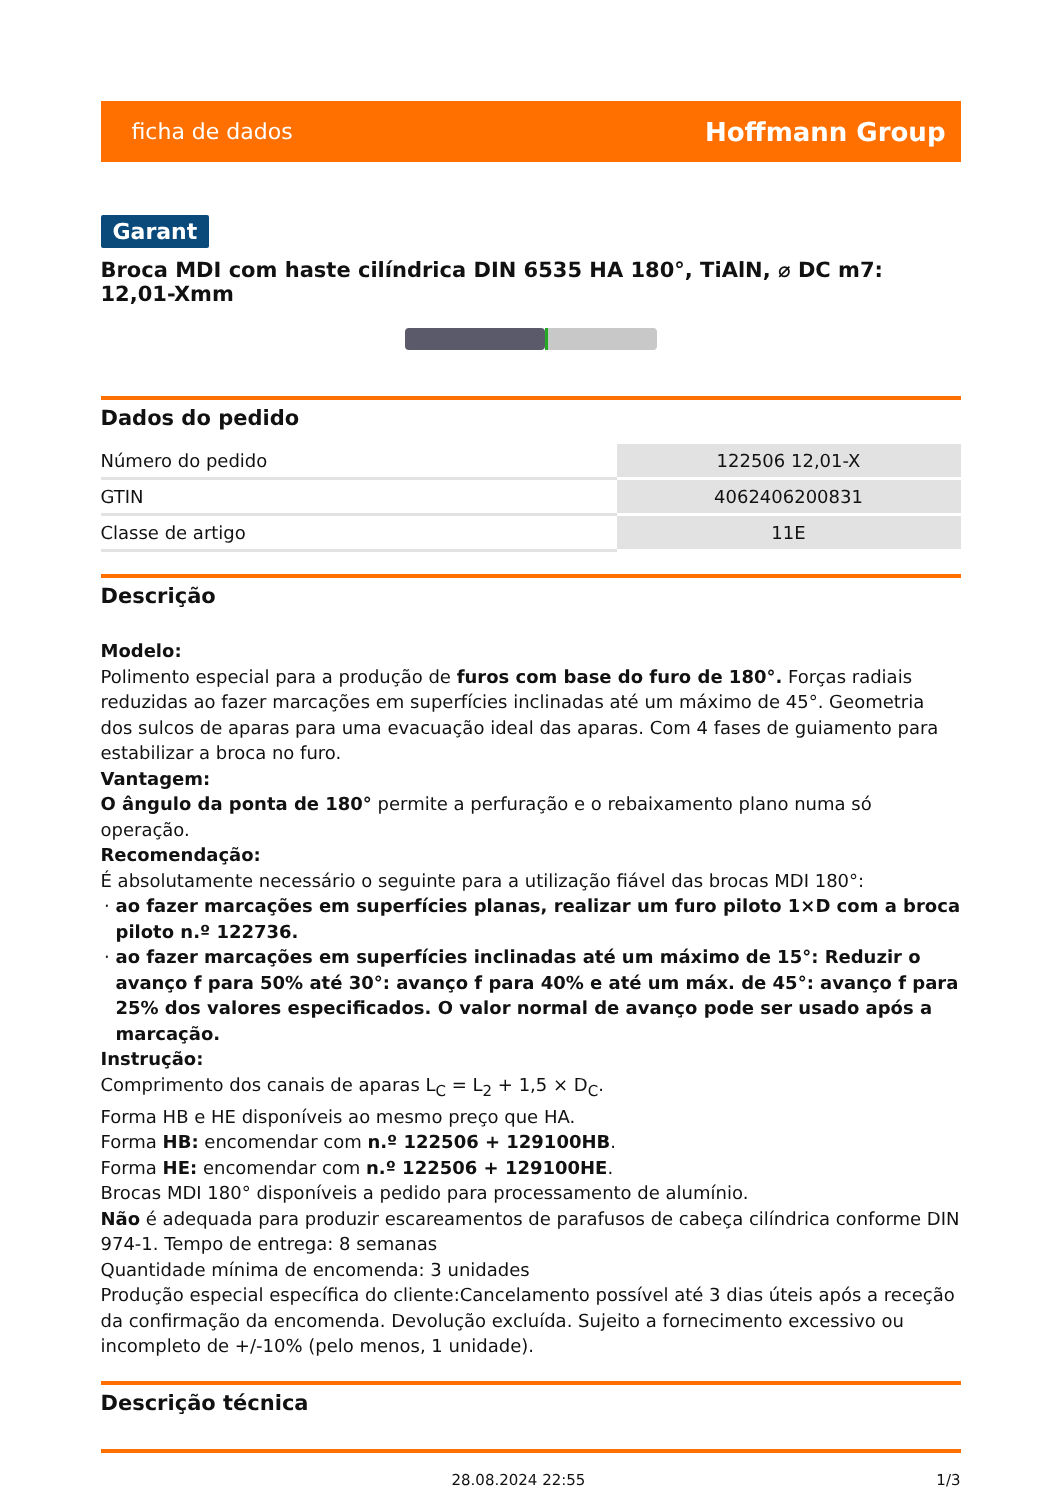ficha de dados Hoffmann Group
Garant
Broca MDI com haste cilíndrica DIN 6535 HA 180°, TiAlN, ⌀ DC m7: 12,01-Xmm
Dados do pedido
| Número do pedido | 122506 12,01-X |
| GTIN | 4062406200831 |
| Classe de artigo | 11E |
Descrição
Modelo:
Polimento especial para a produção de furos com base do furo de 180°. Forças radiais reduzidas ao fazer marcações em superfícies inclinadas até um máximo de 45°. Geometria dos sulcos de aparas para uma evacuação ideal das aparas. Com 4 fases de guiamento para estabilizar a broca no furo.
Vantagem:
O ângulo da ponta de 180° permite a perfuração e o rebaixamento plano numa só operação.
Recomendação:
É absolutamente necessário o seguinte para a utilização fiável das brocas MDI 180°:
ao fazer marcações em superfícies planas, realizar um furo piloto 1×D com a broca piloto n.º 122736.
ao fazer marcações em superfícies inclinadas até um máximo de 15°: Reduzir o avanço f para 50% até 30°: avanço f para 40% e até um máx. de 45°: avanço f para 25% dos valores especificados. O valor normal de avanço pode ser usado após a marcação.
Instrução:
Comprimento dos canais de aparas L<sub>C</sub> = L<sub>2</sub> + 1,5 × D<sub>C</sub>.
Forma HB e HE disponíveis ao mesmo preço que HA.
Forma HB: encomendar com n.º 122506 + 129100HB.
Forma HE: encomendar com n.º 122506 + 129100HE.
Brocas MDI 180° disponíveis a pedido para processamento de alumínio.
Não é adequada para produzir escareamentos de parafusos de cabeça cilíndrica conforme DIN 974-1. Tempo de entrega: 8 semanas
Quantidade mínima de encomenda: 3 unidades
Produção especial específica do cliente:Cancelamento possível até 3 dias úteis após a receção da confirmação da encomenda. Devolução excluída. Sujeito a fornecimento excessivo ou incompleto de +/-10% (pelo menos, 1 unidade).
Descrição técnica
28.08.2024 22:55 1/3